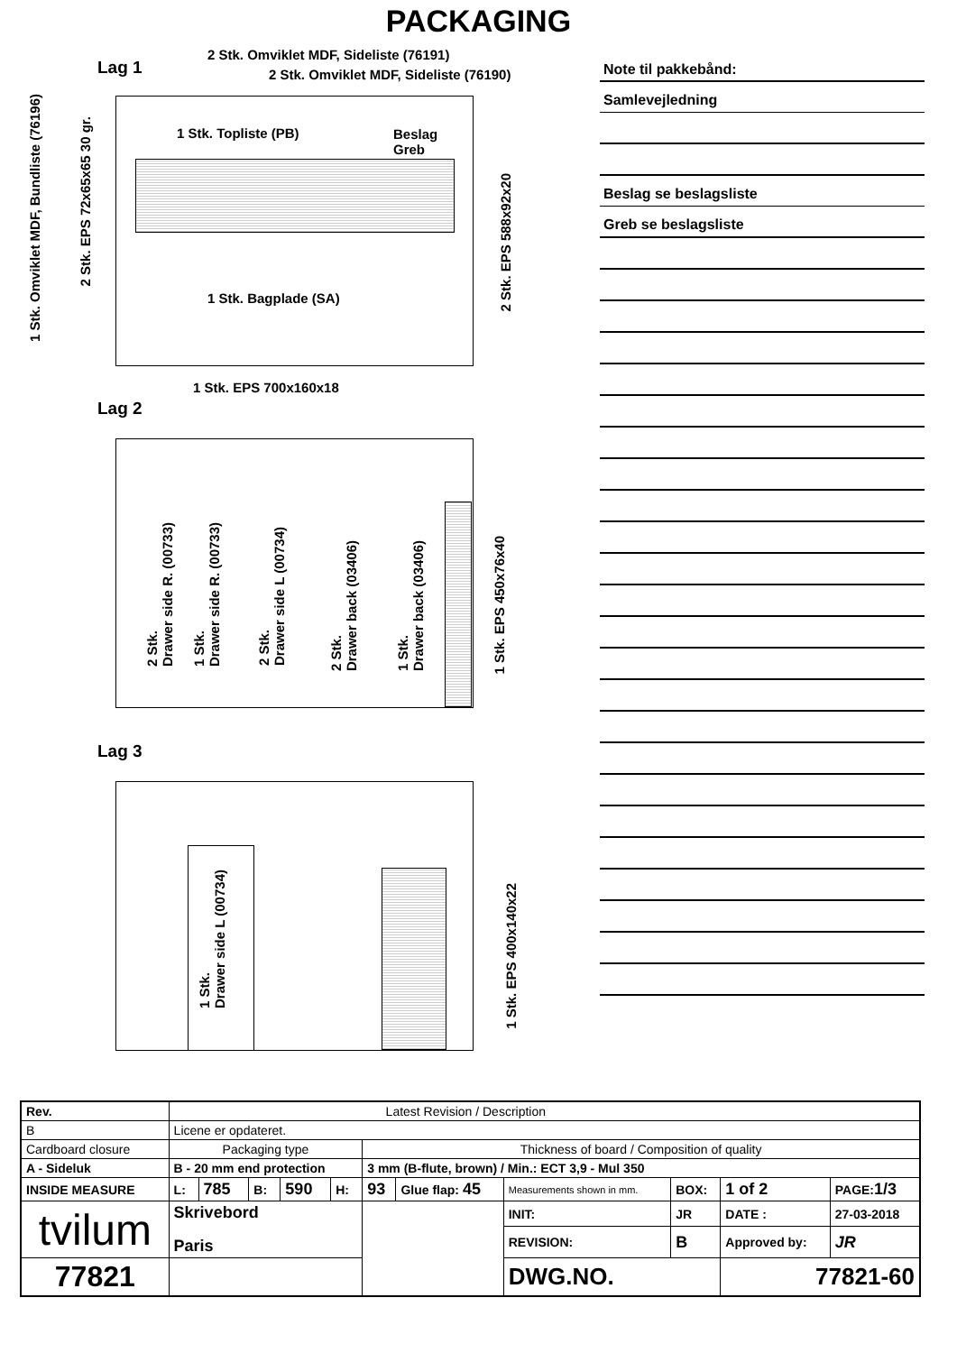PACKAGING
2 Stk. Omviklet MDF, Sideliste (76191)
Lag 1 2 Stk. Omviklet MDF, Sideliste (76190)
1 Stk. Omviklet MDF, Bundliste (76196)
2 Stk. EPS 72x65x65 30 gr.
1 Stk. Topliste (PB)
Beslag
Greb
1 Stk. Bagplade (SA)
2 Stk. EPS 588x92x20
1 Stk. EPS 700x160x18
Lag 2
2 Stk.
Drawer side R. (00733)
1 Stk.
Drawer side R. (00733)
2 Stk.
Drawer side L (00734)
2 Stk.
Drawer back (03406)
1 Stk.
Drawer back (03406)
1 Stk. EPS 450x76x40
Lag 3
1 Stk.
Drawer side L (00734)
1 Stk. EPS 400x140x22
Note til pakkebånd:
Samlevejledning
Beslag se beslagsliste
Greb se beslagsliste
| Rev. | Latest Revision / Description | | | | | | | | | | | |
| B | Licene er opdateret. | | | | | | | | | | | |
| Cardboard closure | | Packaging type | | | | | Thickness of board / Composition of quality | | | | | |
| A - Sideluk | | B - 20 mm end protection | | | | | 3 mm (B-flute, brown) / Min.: ECT 3,9 - Mul 350 | | | | | |
| INSIDE MEASURE | | L: | 785 | B: | 590 | H: | 93 | Glue flap: 45 | Measurements shown in mm. | BOX: | 1 of 2 | PAGE: 1/3 |
| tvilum | | Skrivebord Paris | | | | | | | INIT: | JR | DATE : | 27-03-2018 |
| | | | | | | | | | REVISION: | B | Approved by: | JR |
| 77821 | | | | | | | | | DWG.NO. | | 77821-60 | |